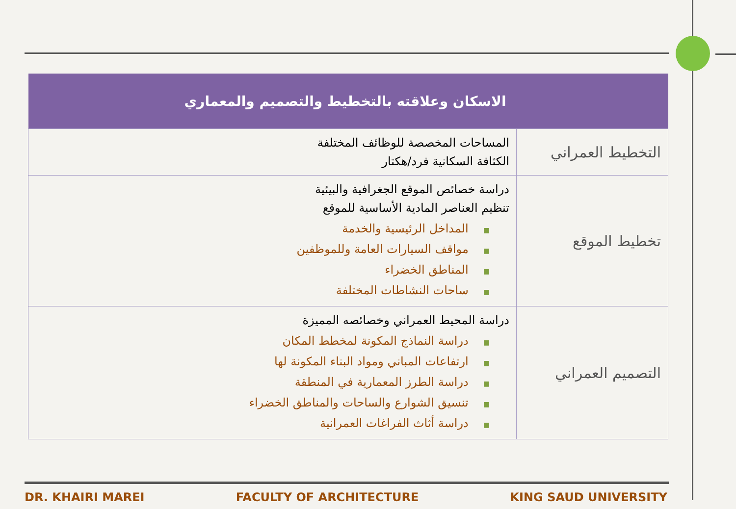| الاسكان وعلاقته بالتخطيط والتصميم والمعماري | |
| --- | --- |
| التخطيط العمراني | المساحات المخصصة للوظائف المختلفة الكثافة السكانية فرد/هكتار |
| تخطيط الموقع | دراسة خصائص الموقع الجغرافية والبيئية تنظيم العناصر المادية الأساسية للموقع ■ المداخل الرئيسية والخدمة ■ مواقف السيارات العامة وللموظفين ■ المناطق الخضراء ■ ساحات النشاطات المختلفة |
| التصميم العمراني | دراسة المحيط العمراني وخصائصه المميزة ■ دراسة النماذج المكونة لمخطط المكان ■ ارتفاعات المباني ومواد البناء المكونة لها ■ دراسة الطرز المعمارية في المنطقة ■ تنسيق الشوارع والساحات والمناطق الخضراء ■ دراسة أثاث الفراغات العمرانية |
DR. KHAIRI MAREI FACULTY OF ARCHITECTURE KING SAUD UNIVERSITY